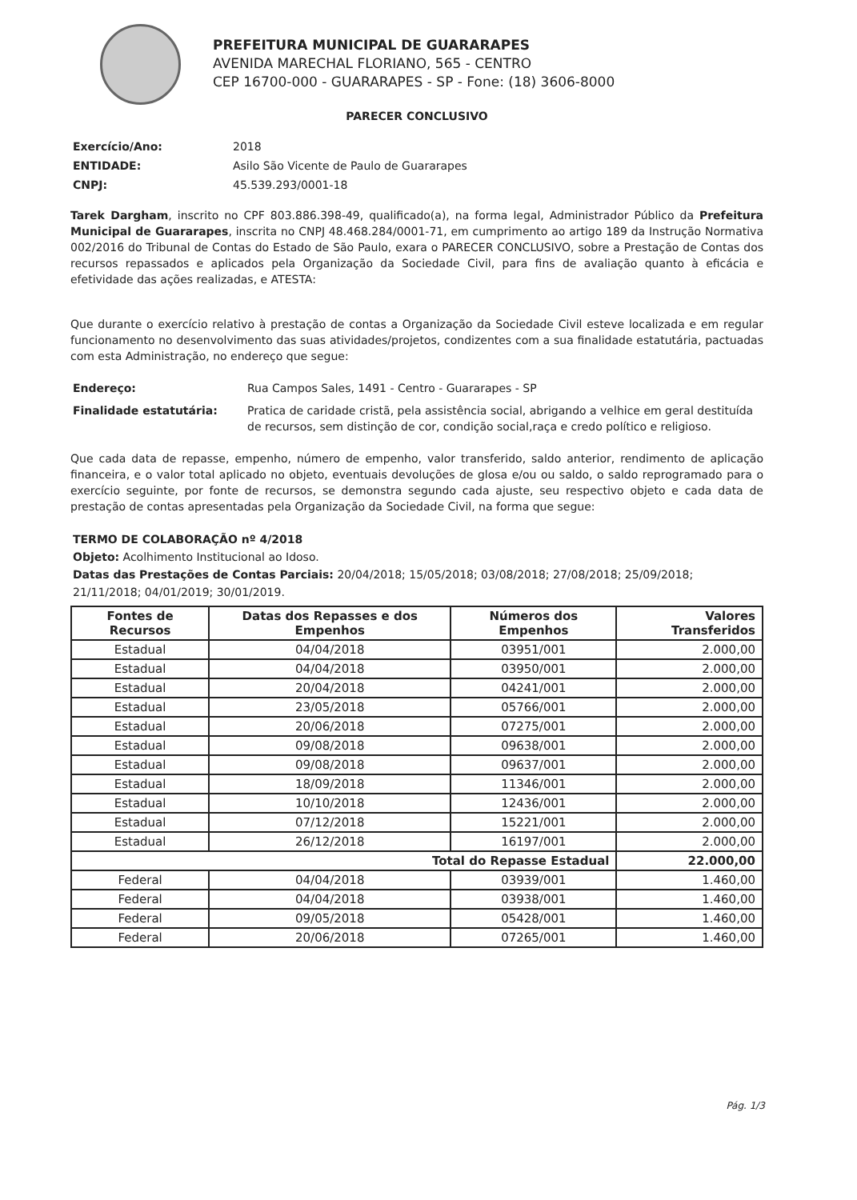PREFEITURA MUNICIPAL DE GUARARAPES
AVENIDA MARECHAL FLORIANO, 565 - CENTRO
CEP 16700-000 - GUARARAPES - SP - Fone: (18) 3606-8000
PARECER CONCLUSIVO
Exercício/Ano: 2018 ENTIDADE: Asilo São Vicente de Paulo de Guararapes CNPJ: 45.539.293/0001-18
Tarek Dargham, inscrito no CPF 803.886.398-49, qualificado(a), na forma legal, Administrador Público da Prefeitura Municipal de Guararapes, inscrita no CNPJ 48.468.284/0001-71, em cumprimento ao artigo 189 da Instrução Normativa 002/2016 do Tribunal de Contas do Estado de São Paulo, exara o PARECER CONCLUSIVO, sobre a Prestação de Contas dos recursos repassados e aplicados pela Organização da Sociedade Civil, para fins de avaliação quanto à eficácia e efetividade das ações realizadas, e ATESTA:
Que durante o exercício relativo à prestação de contas a Organização da Sociedade Civil esteve localizada e em regular funcionamento no desenvolvimento das suas atividades/projetos, condizentes com a sua finalidade estatutária, pactuadas com esta Administração, no endereço que segue:
Endereço: Rua Campos Sales, 1491 - Centro - Guararapes - SP Finalidade estatutária: Pratica de caridade cristã, pela assistência social, abrigando a velhice em geral destituída de recursos, sem distinção de cor, condição social,raça e credo político e religioso.
Que cada data de repasse, empenho, número de empenho, valor transferido, saldo anterior, rendimento de aplicação financeira, e o valor total aplicado no objeto, eventuais devoluções de glosa e/ou ou saldo, o saldo reprogramado para o exercício seguinte, por fonte de recursos, se demonstra segundo cada ajuste, seu respectivo objeto e cada data de prestação de contas apresentadas pela Organização da Sociedade Civil, na forma que segue:
TERMO DE COLABORAÇÃO nº 4/2018
Objeto: Acolhimento Institucional ao Idoso.
Datas das Prestações de Contas Parciais: 20/04/2018; 15/05/2018; 03/08/2018; 27/08/2018; 25/09/2018; 21/11/2018; 04/01/2019; 30/01/2019.
| Fontes de Recursos | Datas dos Repasses e dos Empenhos | Números dos Empenhos | Valores Transferidos |
| --- | --- | --- | --- |
| Estadual | 04/04/2018 | 03951/001 | 2.000,00 |
| Estadual | 04/04/2018 | 03950/001 | 2.000,00 |
| Estadual | 20/04/2018 | 04241/001 | 2.000,00 |
| Estadual | 23/05/2018 | 05766/001 | 2.000,00 |
| Estadual | 20/06/2018 | 07275/001 | 2.000,00 |
| Estadual | 09/08/2018 | 09638/001 | 2.000,00 |
| Estadual | 09/08/2018 | 09637/001 | 2.000,00 |
| Estadual | 18/09/2018 | 11346/001 | 2.000,00 |
| Estadual | 10/10/2018 | 12436/001 | 2.000,00 |
| Estadual | 07/12/2018 | 15221/001 | 2.000,00 |
| Estadual | 26/12/2018 | 16197/001 | 2.000,00 |
| Total do Repasse Estadual | | | 22.000,00 |
| Federal | 04/04/2018 | 03939/001 | 1.460,00 |
| Federal | 04/04/2018 | 03938/001 | 1.460,00 |
| Federal | 09/05/2018 | 05428/001 | 1.460,00 |
| Federal | 20/06/2018 | 07265/001 | 1.460,00 |
Pág. 1/3